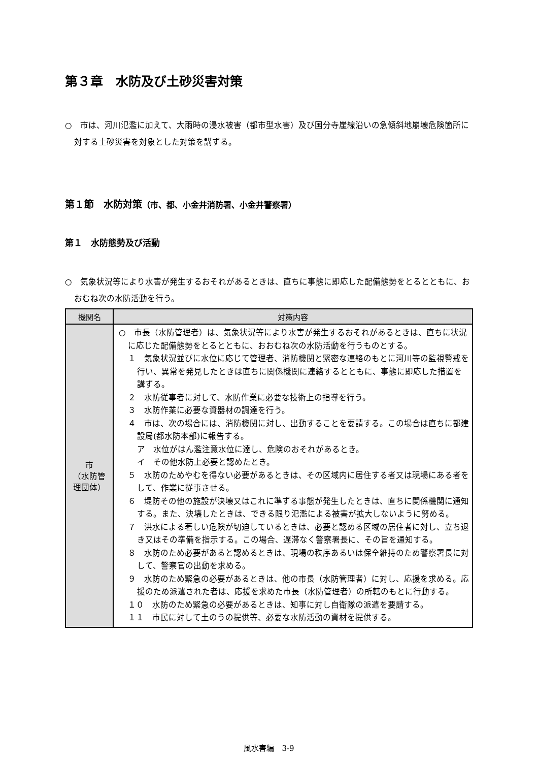第３章　水防及び土砂災害対策
○　市は、河川氾濫に加えて、大雨時の浸水被害（都市型水害）及び国分寺崖線沿いの急傾斜地崩壊危険箇所に対する土砂災害を対象とした対策を講ずる。
第１節　水防対策（市、都、小金井消防署、小金井警察署）
第１　水防態勢及び活動
○　気象状況等により水害が発生するおそれがあるときは、直ちに事態に即応した配備態勢をとるとともに、おおむね次の水防活動を行う。
| 機関名 | 対策内容 |
| --- | --- |
| 市 （水防管 理団体） | ○ 市長（水防管理者）は、気象状況等により水害が発生するおそれがあるときは、直ちに状況に応じた配備態勢をとるとともに、おおむね次の水防活動を行うものとする。 １ 気象状況並びに水位に応じて管理者、消防機関と緊密な連絡のもとに河川等の監視警戒を行い、異常を発見したときは直ちに関係機関に連絡するとともに、事態に即応した措置を講ずる。 ２ 水防従事者に対して、水防作業に必要な技術上の指導を行う。 ３ 水防作業に必要な資器材の調達を行う。 ４ 市は、次の場合には、消防機関に対し、出動することを要請する。この場合は直ちに都建設局(都水防本部)に報告する。 ア 水位がはん濫注意水位に達し、危険のおそれがあるとき。 イ その他水防上必要と認めたとき。 ５ 水防のためやむを得ない必要があるときは、その区域内に居住する者又は現場にある者をして、作業に従事させる。 ６ 堤防その他の施設が決壊又はこれに準ずる事態が発生したときは、直ちに関係機関に通知する。また、決壊したときは、できる限り氾濫による被害が拡大しないように努める。 ７ 洪水による著しい危険が切迫しているときは、必要と認める区域の居住者に対し、立ち退き又はその準備を指示する。この場合、遅滞なく警察署長に、その旨を通知する。 ８ 水防のため必要があると認めるときは、現場の秩序あるいは保全維持のため警察署長に対して、警察官の出動を求める。 ９ 水防のため緊急の必要があるときは、他の市長（水防管理者）に対し、応援を求める。応援のため派遣された者は、応援を求めた市長（水防管理者）の所轄のもとに行動する。 １０ 水防のため緊急の必要があるときは、知事に対し自衛隊の派遣を要請する。 １１ 市民に対して土のうの提供等、必要な水防活動の資材を提供する。 |
風水害編　3-9